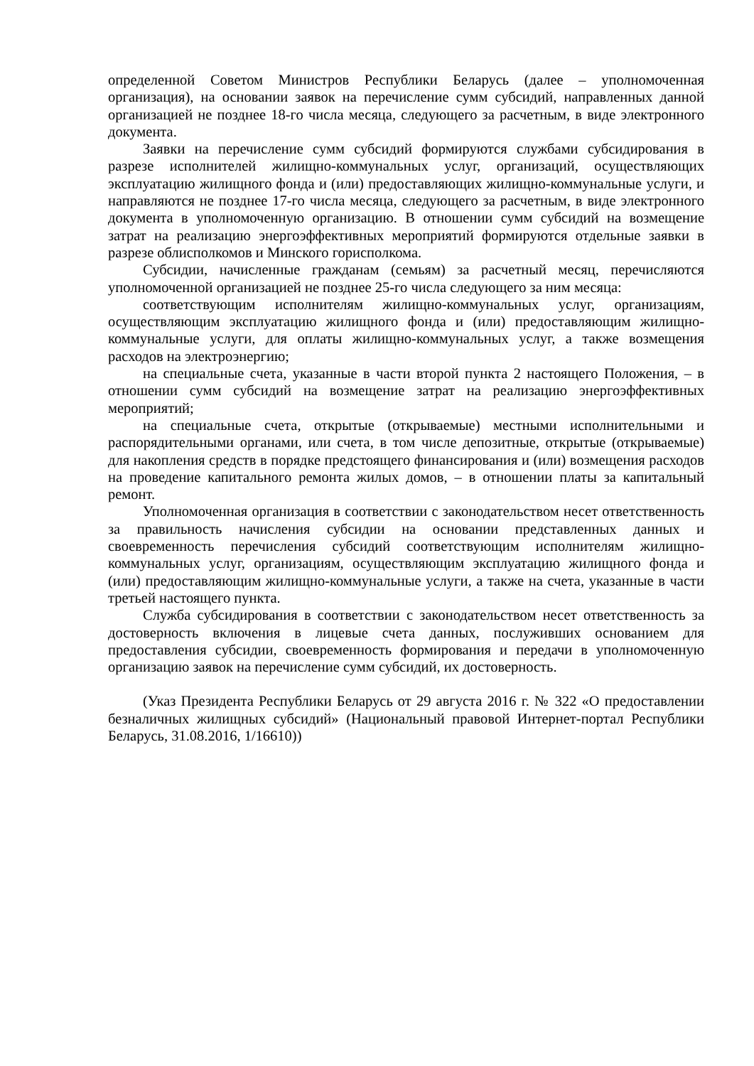определенной Советом Министров Республики Беларусь (далее – уполномоченная организация), на основании заявок на перечисление сумм субсидий, направленных данной организацией не позднее 18-го числа месяца, следующего за расчетным, в виде электронного документа.
Заявки на перечисление сумм субсидий формируются службами субсидирования в разрезе исполнителей жилищно-коммунальных услуг, организаций, осуществляющих эксплуатацию жилищного фонда и (или) предоставляющих жилищно-коммунальные услуги, и направляются не позднее 17-го числа месяца, следующего за расчетным, в виде электронного документа в уполномоченную организацию. В отношении сумм субсидий на возмещение затрат на реализацию энергоэффективных мероприятий формируются отдельные заявки в разрезе облисполкомов и Минского горисполкома.
Субсидии, начисленные гражданам (семьям) за расчетный месяц, перечисляются уполномоченной организацией не позднее 25-го числа следующего за ним месяца:
соответствующим исполнителям жилищно-коммунальных услуг, организациям, осуществляющим эксплуатацию жилищного фонда и (или) предоставляющим жилищно-коммунальные услуги, для оплаты жилищно-коммунальных услуг, а также возмещения расходов на электроэнергию;
на специальные счета, указанные в части второй пункта 2 настоящего Положения, – в отношении сумм субсидий на возмещение затрат на реализацию энергоэффективных мероприятий;
на специальные счета, открытые (открываемые) местными исполнительными и распорядительными органами, или счета, в том числе депозитные, открытые (открываемые) для накопления средств в порядке предстоящего финансирования и (или) возмещения расходов на проведение капитального ремонта жилых домов, – в отношении платы за капитальный ремонт.
Уполномоченная организация в соответствии с законодательством несет ответственность за правильность начисления субсидии на основании представленных данных и своевременность перечисления субсидий соответствующим исполнителям жилищно-коммунальных услуг, организациям, осуществляющим эксплуатацию жилищного фонда и (или) предоставляющим жилищно-коммунальные услуги, а также на счета, указанные в части третьей настоящего пункта.
Служба субсидирования в соответствии с законодательством несет ответственность за достоверность включения в лицевые счета данных, послуживших основанием для предоставления субсидии, своевременность формирования и передачи в уполномоченную организацию заявок на перечисление сумм субсидий, их достоверность.
(Указ Президента Республики Беларусь от 29 августа 2016 г. № 322 «О предоставлении безналичных жилищных субсидий» (Национальный правовой Интернет-портал Республики Беларусь, 31.08.2016, 1/16610))